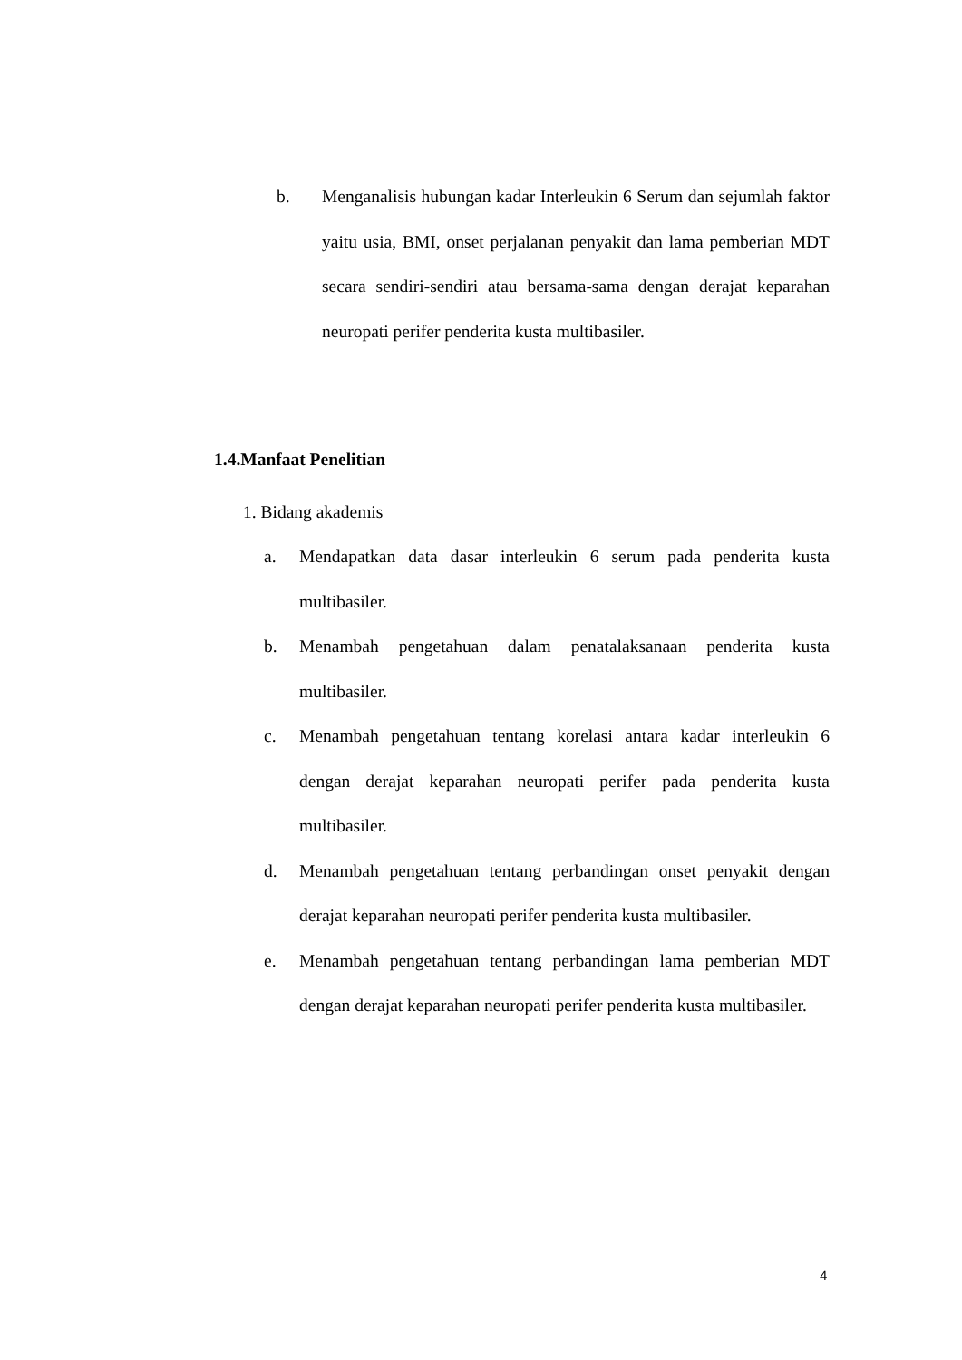b. Menganalisis hubungan kadar Interleukin 6 Serum dan sejumlah faktor yaitu usia, BMI, onset perjalanan penyakit dan lama pemberian MDT secara sendiri-sendiri atau bersama-sama dengan derajat keparahan neuropati perifer penderita kusta multibasiler.
1.4.Manfaat Penelitian
1. Bidang akademis
a. Mendapatkan data dasar interleukin 6 serum pada penderita kusta multibasiler.
b. Menambah pengetahuan dalam penatalaksanaan penderita kusta multibasiler.
c. Menambah pengetahuan tentang korelasi antara kadar interleukin 6 dengan derajat keparahan neuropati perifer pada penderita kusta multibasiler.
d. Menambah pengetahuan tentang perbandingan onset penyakit dengan derajat keparahan neuropati perifer penderita kusta multibasiler.
e. Menambah pengetahuan tentang perbandingan lama pemberian MDT dengan derajat keparahan neuropati perifer penderita kusta multibasiler.
4